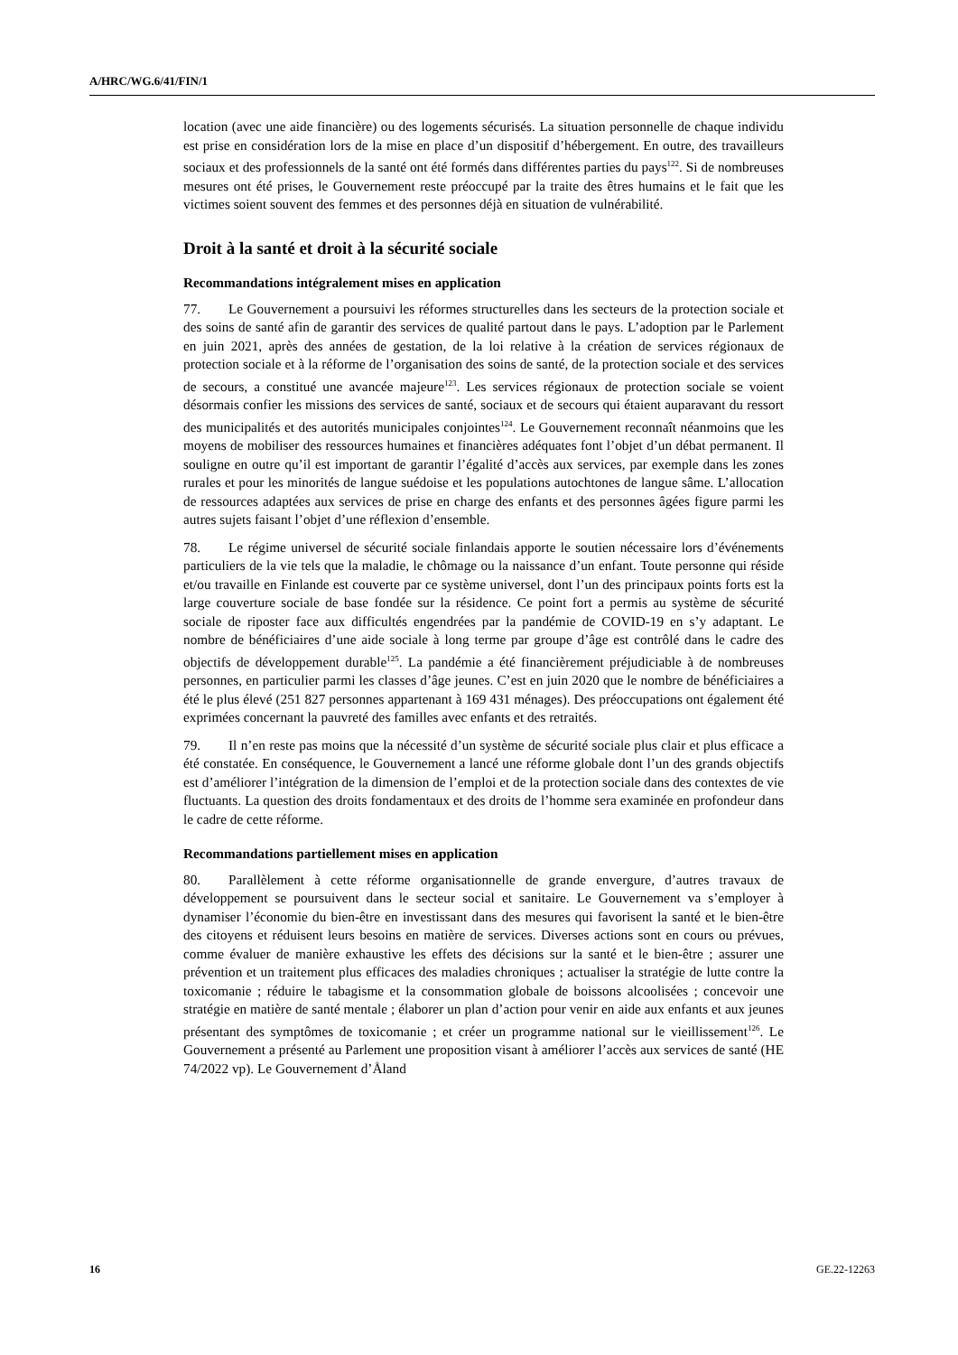A/HRC/WG.6/41/FIN/1
location (avec une aide financière) ou des logements sécurisés. La situation personnelle de chaque individu est prise en considération lors de la mise en place d’un dispositif d’hébergement. En outre, des travailleurs sociaux et des professionnels de la santé ont été formés dans différentes parties du pays<sup>122</sup>. Si de nombreuses mesures ont été prises, le Gouvernement reste préoccupé par la traite des êtres humains et le fait que les victimes soient souvent des femmes et des personnes déjà en situation de vulnérabilité.
Droit à la santé et droit à la sécurité sociale
Recommandations intégralement mises en application
77. Le Gouvernement a poursuivi les réformes structurelles dans les secteurs de la protection sociale et des soins de santé afin de garantir des services de qualité partout dans le pays. L’adoption par le Parlement en juin 2021, après des années de gestation, de la loi relative à la création de services régionaux de protection sociale et à la réforme de l’organisation des soins de santé, de la protection sociale et des services de secours, a constitué une avancée majeure<sup>123</sup>. Les services régionaux de protection sociale se voient désormais confier les missions des services de santé, sociaux et de secours qui étaient auparavant du ressort des municipalités et des autorités municipales conjointes<sup>124</sup>. Le Gouvernement reconnaît néanmoins que les moyens de mobiliser des ressources humaines et financières adéquates font l’objet d’un débat permanent. Il souligne en outre qu’il est important de garantir l’égalité d’accès aux services, par exemple dans les zones rurales et pour les minorités de langue suédoise et les populations autochtones de langue sâme. L’allocation de ressources adaptées aux services de prise en charge des enfants et des personnes âgées figure parmi les autres sujets faisant l’objet d’une réflexion d’ensemble.
78. Le régime universel de sécurité sociale finlandais apporte le soutien nécessaire lors d’événements particuliers de la vie tels que la maladie, le chômage ou la naissance d’un enfant. Toute personne qui réside et/ou travaille en Finlande est couverte par ce système universel, dont l’un des principaux points forts est la large couverture sociale de base fondée sur la résidence. Ce point fort a permis au système de sécurité sociale de riposter face aux difficultés engendrées par la pandémie de COVID-19 en s’y adaptant. Le nombre de bénéficiaires d’une aide sociale à long terme par groupe d’âge est contrôlé dans le cadre des objectifs de développement durable<sup>125</sup>. La pandémie a été financièrement préjudiciable à de nombreuses personnes, en particulier parmi les classes d’âge jeunes. C’est en juin 2020 que le nombre de bénéficiaires a été le plus élevé (251 827 personnes appartenant à 169 431 ménages). Des préoccupations ont également été exprimées concernant la pauvreté des familles avec enfants et des retraités.
79. Il n’en reste pas moins que la nécessité d’un système de sécurité sociale plus clair et plus efficace a été constatée. En conséquence, le Gouvernement a lancé une réforme globale dont l’un des grands objectifs est d’améliorer l’intégration de la dimension de l’emploi et de la protection sociale dans des contextes de vie fluctuants. La question des droits fondamentaux et des droits de l’homme sera examinée en profondeur dans le cadre de cette réforme.
Recommandations partiellement mises en application
80. Parallèlement à cette réforme organisationnelle de grande envergure, d’autres travaux de développement se poursuivent dans le secteur social et sanitaire. Le Gouvernement va s’employer à dynamiser l’économie du bien-être en investissant dans des mesures qui favorisent la santé et le bien-être des citoyens et réduisent leurs besoins en matière de services. Diverses actions sont en cours ou prévues, comme évaluer de manière exhaustive les effets des décisions sur la santé et le bien-être ; assurer une prévention et un traitement plus efficaces des maladies chroniques ; actualiser la stratégie de lutte contre la toxicomanie ; réduire le tabagisme et la consommation globale de boissons alcoolisées ; concevoir une stratégie en matière de santé mentale ; élaborer un plan d’action pour venir en aide aux enfants et aux jeunes présentant des symptômes de toxicomanie ; et créer un programme national sur le vieillissement<sup>126</sup>. Le Gouvernement a présenté au Parlement une proposition visant à améliorer l’accès aux services de santé (HE 74/2022 vp). Le Gouvernement d’Åland
16 GE.22-12263